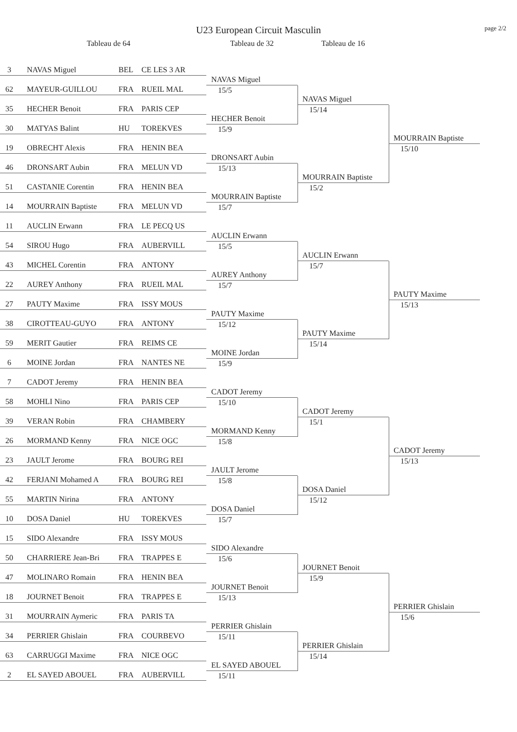U23 European Circuit Masculin
page 2/2
Tableau de 64
Tableau de 32
Tableau de 16
3 NAVAS Miguel BEL CE LES 3 AR
NAVAS Miguel
62 MAYEUR-GUILLOU FRA RUEIL MAL
15/5
NAVAS Miguel
35 HECHER Benoit FRA PARIS CEP
15/14
HECHER Benoit
30 MATYAS Balint HU TOREKVES
15/9
MOURRAIN Baptiste
19 OBRECHT Alexis FRA HENIN BEA
15/10
DRONSART Aubin
46 DRONSART Aubin FRA MELUN VD
15/13
MOURRAIN Baptiste
51 CASTANIE Corentin FRA HENIN BEA
15/2
MOURRAIN Baptiste
14 MOURRAIN Baptiste FRA MELUN VD
15/7
11 AUCLIN Erwann FRA LE PECQ US
AUCLIN Erwann
54 SIROU Hugo FRA AUBERVILL
15/5
AUCLIN Erwann
43 MICHEL Corentin FRA ANTONY
15/7
AUREY Anthony
22 AUREY Anthony FRA RUEIL MAL
15/7
PAUTY Maxime
27 PAUTY Maxime FRA ISSY MOUS
15/13
PAUTY Maxime
38 CIROTTEAU-GUYO FRA ANTONY
15/12
PAUTY Maxime
59 MERIT Gautier FRA REIMS CE
15/14
MOINE Jordan
6 MOINE Jordan FRA NANTES NE
15/9
7 CADOT Jeremy FRA HENIN BEA
CADOT Jeremy
58 MOHLI Nino FRA PARIS CEP
15/10
CADOT Jeremy
39 VERAN Robin FRA CHAMBERY
15/1
MORMAND Kenny
26 MORMAND Kenny FRA NICE OGC
15/8
CADOT Jeremy
23 JAULT Jerome FRA BOURG REI
15/13
JAULT Jerome
42 FERJANI Mohamed A FRA BOURG REI
15/8
DOSA Daniel
55 MARTIN Nirina FRA ANTONY
15/12
DOSA Daniel
10 DOSA Daniel HU TOREKVES
15/7
15 SIDO Alexandre FRA ISSY MOUS
SIDO Alexandre
50 CHARRIERE Jean-Bri FRA TRAPPES E
15/6
JOURNET Benoit
47 MOLINARO Romain FRA HENIN BEA
15/9
JOURNET Benoit
18 JOURNET Benoit FRA TRAPPES E
15/13
PERRIER Ghislain
31 MOURRAIN Aymeric FRA PARIS TA
15/6
PERRIER Ghislain
34 PERRIER Ghislain FRA COURBEVO
15/11
PERRIER Ghislain
63 CARRUGGI Maxime FRA NICE OGC
15/14
EL SAYED ABOUEL
2 EL SAYED ABOUEL FRA AUBERVILL
15/11